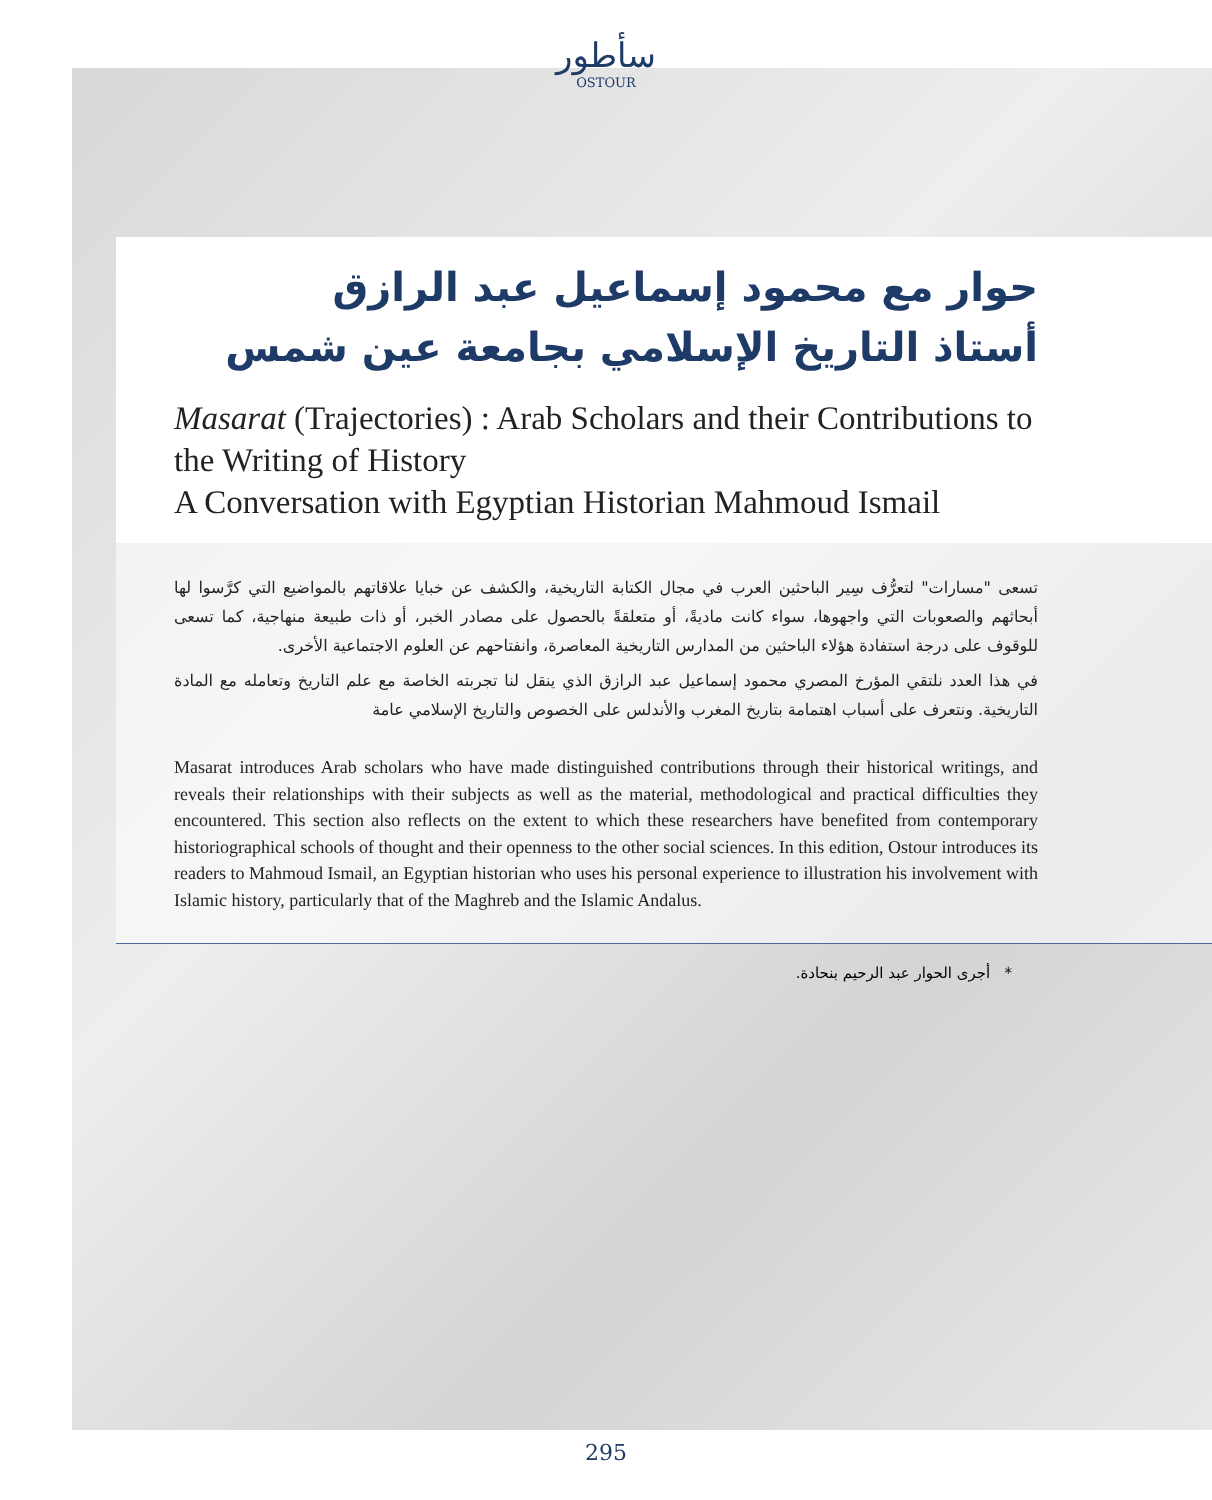سأطور
OSTOUR
حوار مع محمود إسماعيل عبد الرازق
أستاذ التاريخ الإسلامي بجامعة عين شمس
Masarat (Trajectories) : Arab Scholars and their Contributions to the Writing of History
A Conversation with Egyptian Historian Mahmoud Ismail
تسعى "مسارات" لتعرُّف سِير الباحثين العرب في مجال الكتابة التاريخية، والكشف عن خبايا علاقاتهم بالمواضيع التي كرَّسوا لها أبحاثهم والصعوبات التي واجهوها، سواء كانت ماديةً، أو متعلقةً بالحصول على مصادر الخبر، أو ذات طبيعة منهاجية، كما تسعى للوقوف على درجة استفادة هؤلاء الباحثين من المدارس التاريخية المعاصرة، وانفتاحهم عن العلوم الاجتماعية الأخرى.
في هذا العدد نلتقي المؤرخ المصري محمود إسماعيل عبد الرازق الذي ينقل لنا تجربته الخاصة مع علم التاريخ وتعامله مع المادة التاريخية. ونتعرف على أسباب اهتمامة بتاريخ المغرب والأندلس على الخصوص والتاريخ الإسلامي عامة
Masarat introduces Arab scholars who have made distinguished contributions through their historical writings, and reveals their relationships with their subjects as well as the material, methodological and practical difficulties they encountered. This section also reflects on the extent to which these researchers have benefited from contemporary historiographical schools of thought and their openness to the other social sciences. In this edition, Ostour introduces its readers to Mahmoud Ismail, an Egyptian historian who uses his personal experience to illustration his involvement with Islamic history, particularly that of the Maghreb and the Islamic Andalus.
* أجرى الحوار عبد الرحيم بنحادة.
295